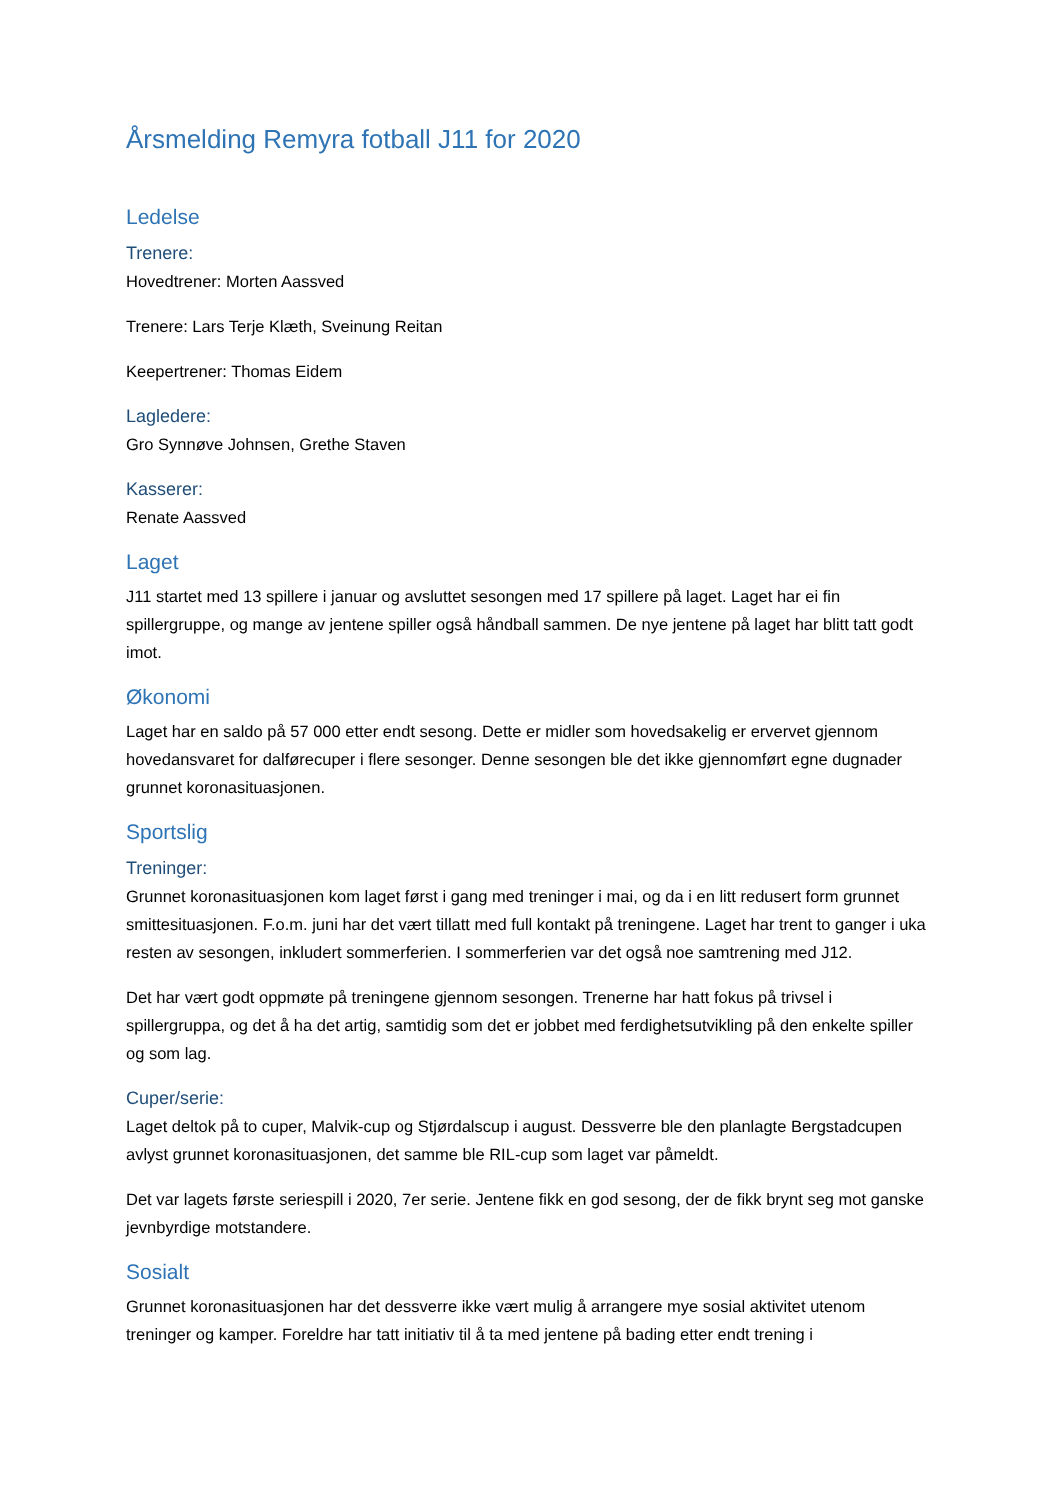Årsmelding Remyra fotball J11 for 2020
Ledelse
Trenere:
Hovedtrener: Morten Aassved
Trenere: Lars Terje Klæth, Sveinung Reitan
Keepertrener: Thomas Eidem
Lagledere:
Gro Synnøve Johnsen, Grethe Staven
Kasserer:
Renate Aassved
Laget
J11 startet med 13 spillere i januar og avsluttet sesongen med 17 spillere på laget. Laget har ei fin spillergruppe, og mange av jentene spiller også håndball sammen. De nye jentene på laget har blitt tatt godt imot.
Økonomi
Laget har en saldo på 57 000 etter endt sesong. Dette er midler som hovedsakelig er ervervet gjennom hovedansvaret for dalførecuper i flere sesonger. Denne sesongen ble det ikke gjennomført egne dugnader grunnet koronasituasjonen.
Sportslig
Treninger:
Grunnet koronasituasjonen kom laget først i gang med treninger i mai, og da i en litt redusert form grunnet smittesituasjonen. F.o.m. juni har det vært tillatt med full kontakt på treningene. Laget har trent to ganger i uka resten av sesongen, inkludert sommerferien. I sommerferien var det også noe samtrening med J12.
Det har vært godt oppmøte på treningene gjennom sesongen. Trenerne har hatt fokus på trivsel i spillergruppa, og det å ha det artig, samtidig som det er jobbet med ferdighetsutvikling på den enkelte spiller og som lag.
Cuper/serie:
Laget deltok på to cuper, Malvik-cup og Stjørdalscup i august. Dessverre ble den planlagte Bergstadcupen avlyst grunnet koronasituasjonen, det samme ble RIL-cup som laget var påmeldt.
Det var lagets første seriespill i 2020, 7er serie. Jentene fikk en god sesong, der de fikk brynt seg mot ganske jevnbyrdige motstandere.
Sosialt
Grunnet koronasituasjonen har det dessverre ikke vært mulig å arrangere mye sosial aktivitet utenom treninger og kamper. Foreldre har tatt initiativ til å ta med jentene på bading etter endt trening i